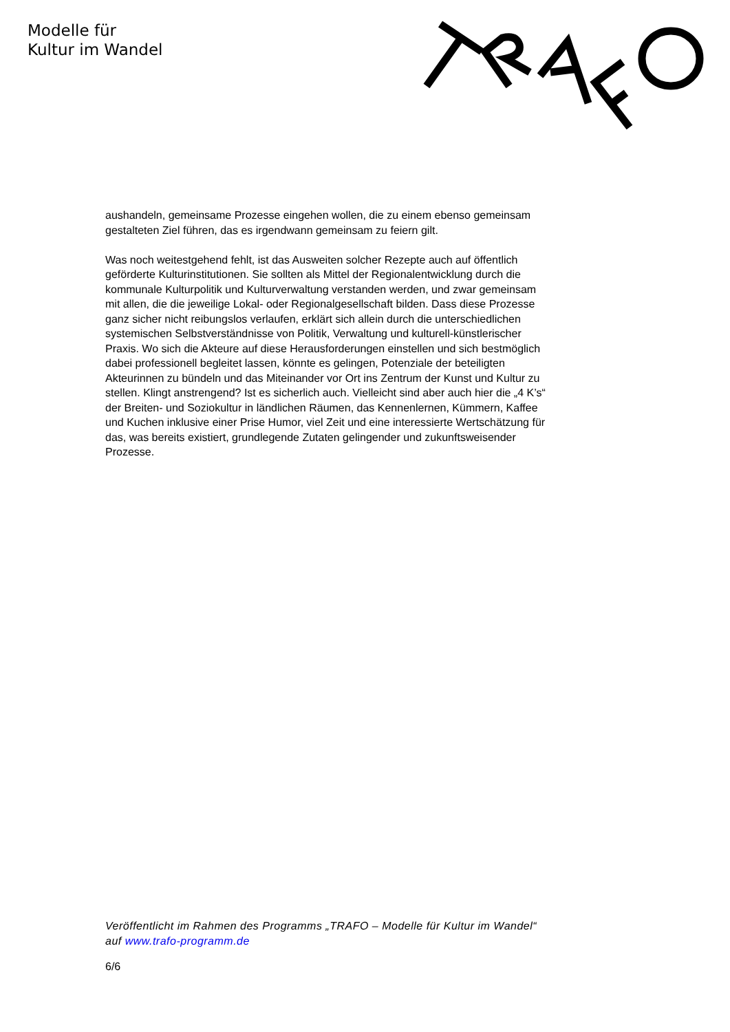Modelle für
Kultur im Wandel
aushandeln, gemeinsame Prozesse eingehen wollen, die zu einem ebenso gemeinsam gestalteten Ziel führen, das es irgendwann gemeinsam zu feiern gilt.
Was noch weitestgehend fehlt, ist das Ausweiten solcher Rezepte auch auf öffentlich geförderte Kulturinstitutionen. Sie sollten als Mittel der Regionalentwicklung durch die kommunale Kulturpolitik und Kulturverwaltung verstanden werden, und zwar gemeinsam mit allen, die die jeweilige Lokal- oder Regionalgesellschaft bilden. Dass diese Prozesse ganz sicher nicht reibungslos verlaufen, erklärt sich allein durch die unterschiedlichen systemischen Selbstverständnisse von Politik, Verwaltung und kulturell-künstlerischer Praxis. Wo sich die Akteure auf diese Herausforderungen einstellen und sich bestmöglich dabei professionell begleitet lassen, könnte es gelingen, Potenziale der beteiligten Akteurinnen zu bündeln und das Miteinander vor Ort ins Zentrum der Kunst und Kultur zu stellen. Klingt anstrengend? Ist es sicherlich auch. Vielleicht sind aber auch hier die „4 K’s“ der Breiten- und Soziokultur in ländlichen Räumen, das Kennenlernen, Kümmern, Kaffee und Kuchen inklusive einer Prise Humor, viel Zeit und eine interessierte Wertschätzung für das, was bereits existiert, grundlegende Zutaten gelingender und zukunftsweisender Prozesse.
Veröffentlicht im Rahmen des Programms „TRAFO – Modelle für Kultur im Wandel“ auf www.trafo-programm.de
6/6